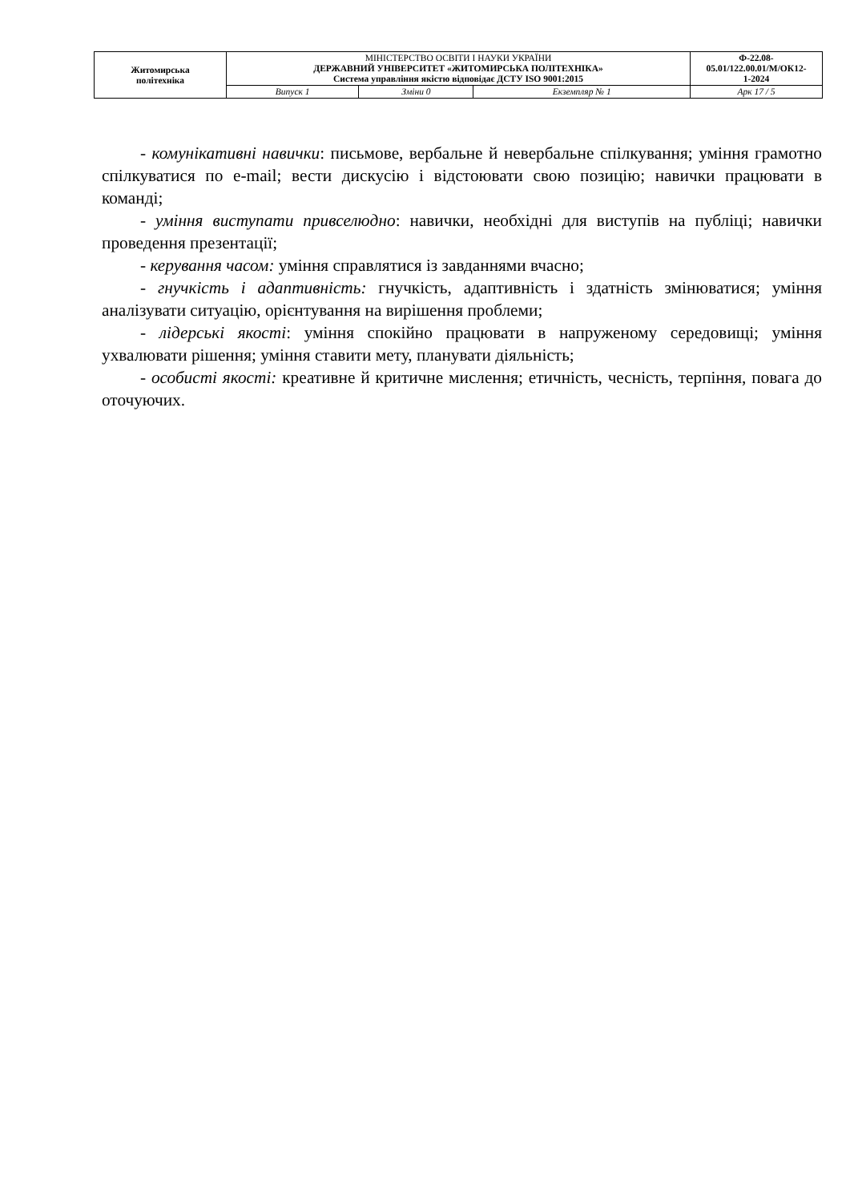| Житомирська політехніка | МІНІСТЕРСТВО ОСВІТИ І НАУКИ УКРАЇНИ ДЕРЖАВНИЙ УНІВЕРСИТЕТ «ЖИТОМИРСЬКА ПОЛІТЕХНІКА» Система управління якістю відповідає ДСТУ ISO 9001:2015 | | | Ф-22.08- 05.01/122.00.01/М/ОК12- 1-2024 |
| | Випуск 1 | Зміни 0 | Екземпляр № 1 | Арк 17 / 5 |
- комунікативні навички: письмове, вербальне й невербальне спілкування; уміння грамотно спілкуватися по e-mail; вести дискусію і відстоювати свою позицію; навички працювати в команді;
- уміння виступати привселюдно: навички, необхідні для виступів на публіці; навички проведення презентації;
- керування часом: уміння справлятися із завданнями вчасно;
- гнучкість і адаптивність: гнучкість, адаптивність і здатність змінюватися; уміння аналізувати ситуацію, орієнтування на вирішення проблеми;
- лідерські якості: уміння спокійно працювати в напруженому середовищі; уміння ухвалювати рішення; уміння ставити мету, планувати діяльність;
- особисті якості: креативне й критичне мислення; етичність, чесність, терпіння, повага до оточуючих.